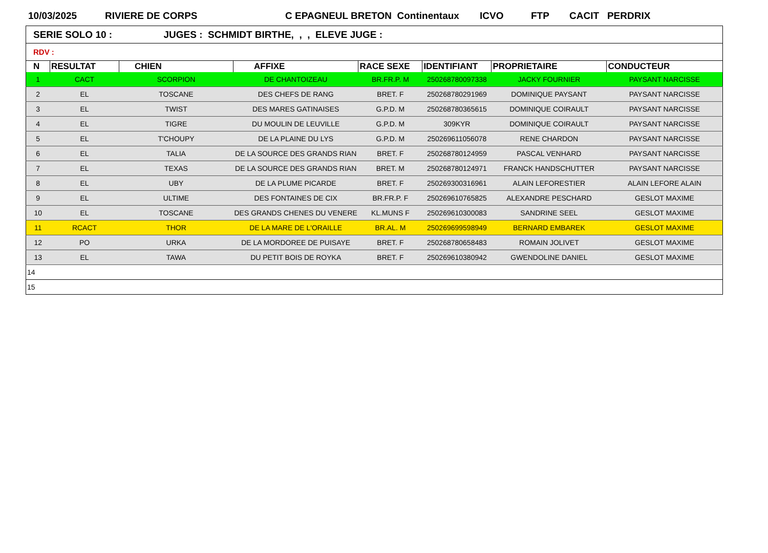10/03/2025 RIVIERE DE CORPS C EPAGNEUL BRETON Continentaux ICVO FTP CACIT PERDRIX
| SERIE SOLO 10 : JUGES : SCHMIDT BIRTHE, , , ELEVE JUGE : |
| RDV : |
| N | RESULTAT | CHIEN | AFFIXE | RACE SEXE | IDENTIFIANT | PROPRIETAIRE | CONDUCTEUR |
| --- | --- | --- | --- | --- | --- | --- | --- |
| 1 | CACT | SCORPION | DE CHANTOIZEAU | BR.FR.P. M | 250268780097338 | JACKY FOURNIER | PAYSANT NARCISSE |
| 2 | EL | TOSCANE | DES CHEFS DE RANG | BRET. F | 250268780291969 | DOMINIQUE PAYSANT | PAYSANT NARCISSE |
| 3 | EL | TWIST | DES MARES GATINAISES | G.P.D. M | 250268780365615 | DOMINIQUE COIRAULT | PAYSANT NARCISSE |
| 4 | EL | TIGRE | DU MOULIN DE LEUVILLE | G.P.D. M | 309KYR | DOMINIQUE COIRAULT | PAYSANT NARCISSE |
| 5 | EL | T'CHOUPY | DE LA PLAINE DU LYS | G.P.D. M | 250269611056078 | RENE CHARDON | PAYSANT NARCISSE |
| 6 | EL | TALIA | DE LA SOURCE DES GRANDS RIAN | BRET. F | 250268780124959 | PASCAL VENHARD | PAYSANT NARCISSE |
| 7 | EL | TEXAS | DE LA SOURCE DES GRANDS RIAN | BRET. M | 250268780124971 | FRANCK HANDSCHUTTER | PAYSANT NARCISSE |
| 8 | EL | UBY | DE LA PLUME PICARDE | BRET. F | 250269300316961 | ALAIN LEFORESTIER | ALAIN LEFORE ALAIN |
| 9 | EL | ULTIME | DES FONTAINES DE CIX | BR.FR.P. F | 250269610765825 | ALEXANDRE PESCHARD | GESLOT MAXIME |
| 10 | EL | TOSCANE | DES GRANDS CHENES DU VENERE | KL.MUNS F | 250269610300083 | SANDRINE SEEL | GESLOT MAXIME |
| 11 | RCACT | THOR | DE LA MARE DE L'ORAILLE | BR.AL. M | 250269699598949 | BERNARD EMBAREK | GESLOT MAXIME |
| 12 | PO | URKA | DE LA MORDOREE DE PUISAYE | BRET. F | 250268780658483 | ROMAIN JOLIVET | GESLOT MAXIME |
| 13 | EL | TAWA | DU PETIT BOIS DE ROYKA | BRET. F | 250269610380942 | GWENDOLINE DANIEL | GESLOT MAXIME |
| 14 | | | | | | | |
| 15 | | | | | | | |